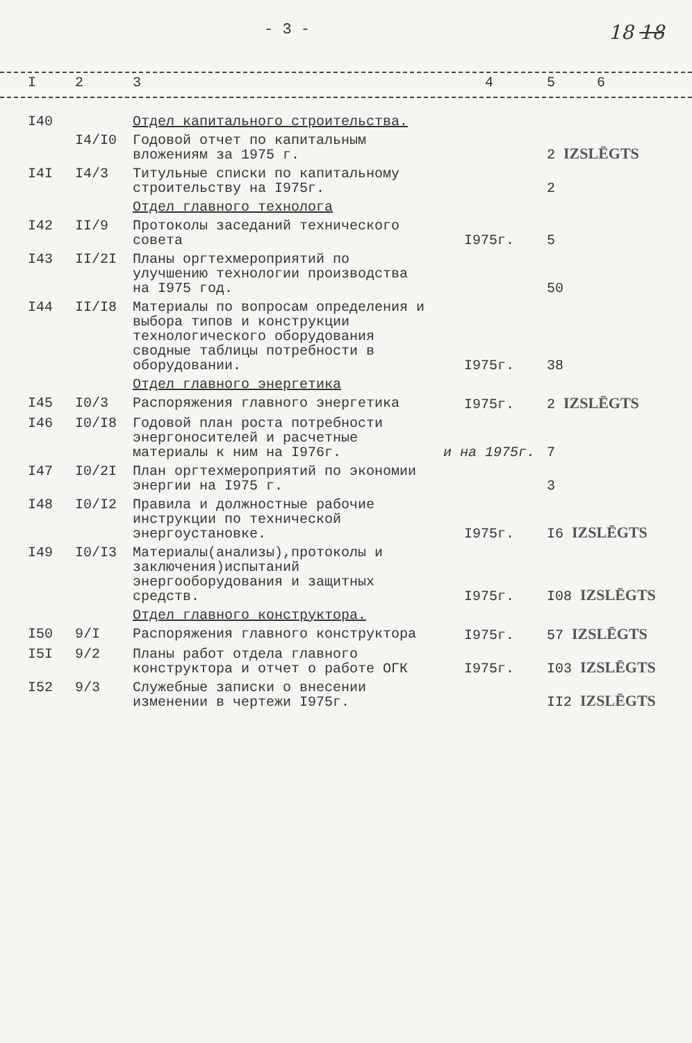- 3 - 18 18
| I | 2 | 3 | 4 | 5 6 |
| I40 | | Отдел капитального строительства. | | |
| | I4/I0 | Годовой отчет по капитальным вложениям за 1975 г. | | 2 IZSLĒGTS |
| I4I | I4/3 | Титульные списки по капитальному строительству на I975г. | | 2 |
| | | Отдел главного технолога | | |
| I42 | II/9 | Протоколы заседаний технического совета | I975г. | 5 |
| I43 | II/2I | Планы оргтехмероприятий по улучшению технологии производства на I975 год. | | 50 |
| I44 | II/I8 | Материалы по вопросам определения и выбора типов и конструкции технологического оборудования сводные таблицы потребности в оборудовании. | I975г. | 38 |
| | | Отдел главного энергетика | | |
| I45 | I0/3 | Распоряжения главного энергетика | I975г. | 2 IZSLĒGTS |
| I46 | I0/I8 | Годовой план роста потребности энергоносителей и расчетные материалы к ним на I976г. | и на 1975г. | 7 |
| I47 | I0/2I | План оргтехмероприятий по экономии энергии на I975 г. | | 3 |
| I48 | I0/I2 | Правила и должностные рабочие инструкции по технической энергоустановке. | I975г. | I6 IZSLĒGTS |
| I49 | I0/I3 | Материалы(анализы),протоколы и заключения)испытаний энергооборудования и защитных средств. | I975г. | I08 IZSLĒGTS |
| | | Отдел главного конструктора. | | |
| I50 | 9/I | Распоряжения главного конструктора | I975г. | 57 IZSLĒGTS |
| I5I | 9/2 | Планы работ отдела главного конструктора и отчет о работе ОГК | I975г. | I03 IZSLĒGTS |
| I52 | 9/3 | Служебные записки о внесении изменении в чертежи I975г. | | II2 IZSLĒGTS |